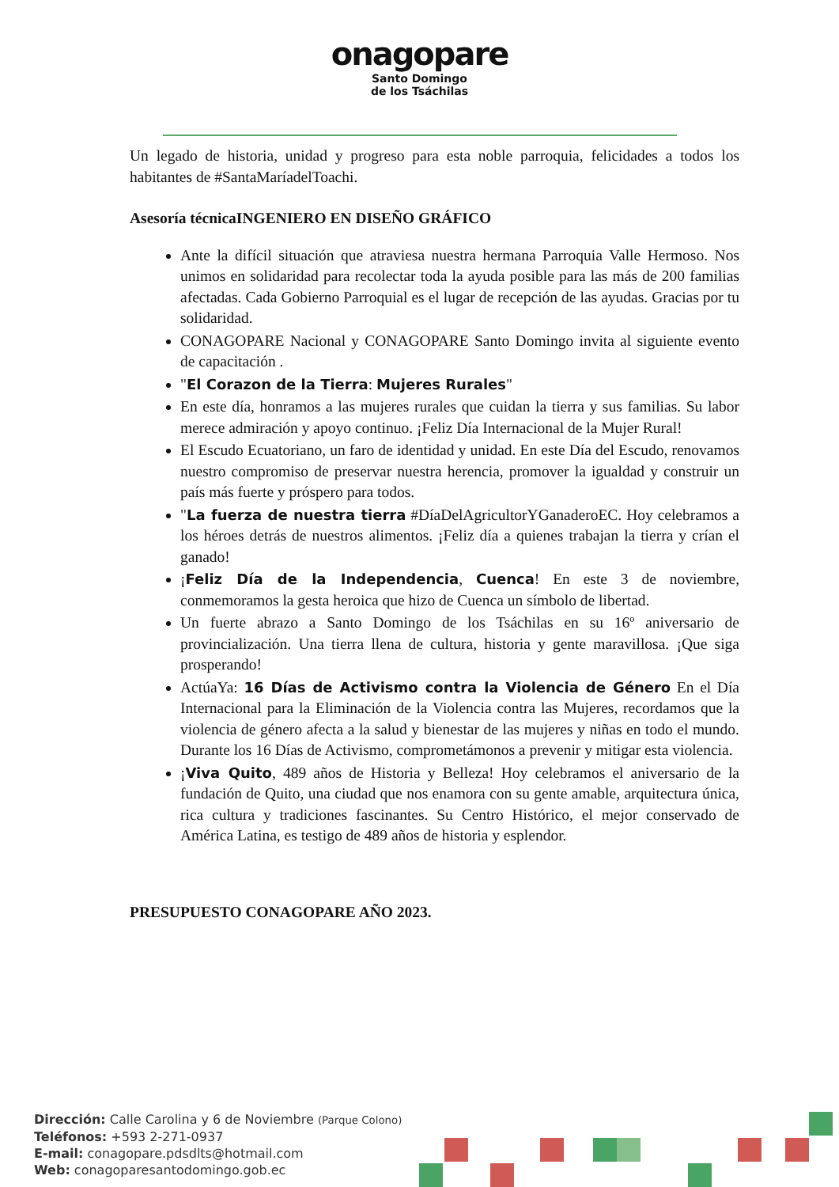onagopare
Santo Domingo
de los Tsáchilas
Un legado de historia, unidad y progreso para esta noble parroquia, felicidades a todos los habitantes de #SantaMaríadelToachi.
Asesoría técnicaINGENIERO EN DISEÑO GRÁFICO
Ante la difícil situación que atraviesa nuestra hermana Parroquia Valle Hermoso. Nos unimos en solidaridad para recolectar toda la ayuda posible para las más de 200 familias afectadas. Cada Gobierno Parroquial es el lugar de recepción de las ayudas. Gracias por tu solidaridad.
CONAGOPARE Nacional y CONAGOPARE Santo Domingo invita al siguiente evento de capacitación .
"El Corazon de la Tierra: Mujeres Rurales"
En este día, honramos a las mujeres rurales que cuidan la tierra y sus familias. Su labor merece admiración y apoyo continuo. ¡Feliz Día Internacional de la Mujer Rural!
El Escudo Ecuatoriano, un faro de identidad y unidad. En este Día del Escudo, renovamos nuestro compromiso de preservar nuestra herencia, promover la igualdad y construir un país más fuerte y próspero para todos.
"La fuerza de nuestra tierra #DíaDelAgricultorYGanaderoEC. Hoy celebramos a los héroes detrás de nuestros alimentos. ¡Feliz día a quienes trabajan la tierra y crían el ganado!
¡Feliz Día de la Independencia, Cuenca! En este 3 de noviembre, conmemoramos la gesta heroica que hizo de Cuenca un símbolo de libertad.
Un fuerte abrazo a Santo Domingo de los Tsáchilas en su 16º aniversario de provincialización. Una tierra llena de cultura, historia y gente maravillosa. ¡Que siga prosperando!
ActúaYa: 16 Días de Activismo contra la Violencia de Género En el Día Internacional para la Eliminación de la Violencia contra las Mujeres, recordamos que la violencia de género afecta a la salud y bienestar de las mujeres y niñas en todo el mundo. Durante los 16 Días de Activismo, comprometámonos a prevenir y mitigar esta violencia.
¡Viva Quito, 489 años de Historia y Belleza! Hoy celebramos el aniversario de la fundación de Quito, una ciudad que nos enamora con su gente amable, arquitectura única, rica cultura y tradiciones fascinantes. Su Centro Histórico, el mejor conservado de América Latina, es testigo de 489 años de historia y esplendor.
PRESUPUESTO CONAGOPARE AÑO 2023.
Dirección: Calle Carolina y 6 de Noviembre (Parque Colono)
Teléfonos: +593 2-271-0937
E-mail: conagopare.pdsdlts@hotmail.com
Web: conagoparesantodomingo.gob.ec